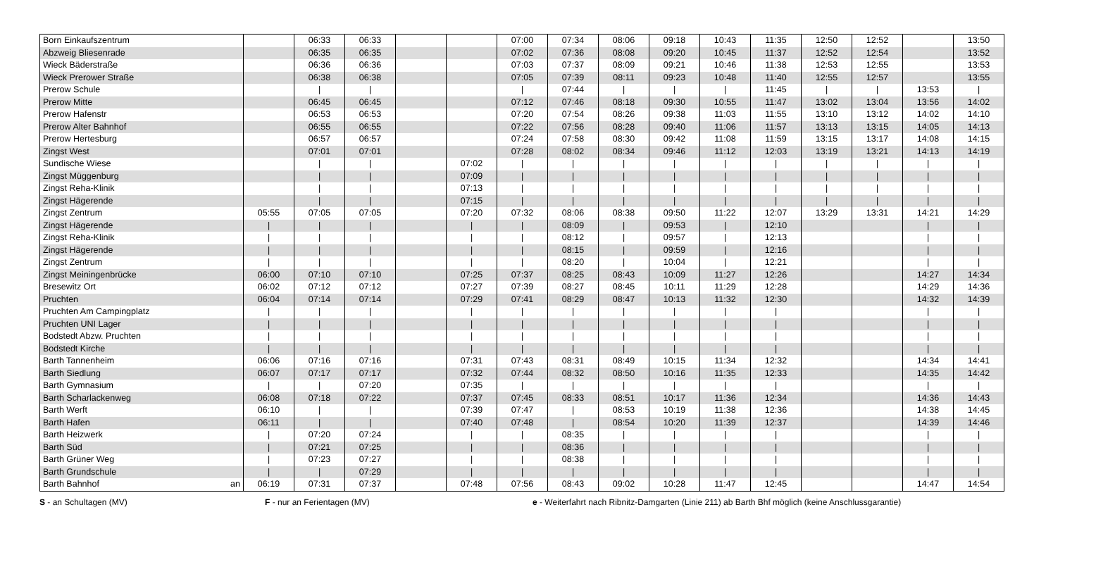| Born Einkaufszentrum | | 06:33 | 06:33 | | | 07:00 | 07:34 | 08:06 | 09:18 | 10:43 | 11:35 | 12:50 | 12:52 | | 13:50 |
| Abzweig Bliesenrade | | 06:35 | 06:35 | | | 07:02 | 07:36 | 08:08 | 09:20 | 10:45 | 11:37 | 12:52 | 12:54 | | 13:52 |
| Wieck Bäderstraße | | 06:36 | 06:36 | | | 07:03 | 07:37 | 08:09 | 09:21 | 10:46 | 11:38 | 12:53 | 12:55 | | 13:53 |
| Wieck Prerower Straße | | 06:38 | 06:38 | | | 07:05 | 07:39 | 08:11 | 09:23 | 10:48 | 11:40 | 12:55 | 12:57 | | 13:55 |
| Prerow Schule | | / | / | | | / | 07:44 | / | / | / | 11:45 | / | / | 13:53 | / |
| Prerow Mitte | | 06:45 | 06:45 | | | 07:12 | 07:46 | 08:18 | 09:30 | 10:55 | 11:47 | 13:02 | 13:04 | 13:56 | 14:02 |
| Prerow Hafenstr | | 06:53 | 06:53 | | | 07:20 | 07:54 | 08:26 | 09:38 | 11:03 | 11:55 | 13:10 | 13:12 | 14:02 | 14:10 |
| Prerow Alter Bahnhof | | 06:55 | 06:55 | | | 07:22 | 07:56 | 08:28 | 09:40 | 11:06 | 11:57 | 13:13 | 13:15 | 14:05 | 14:13 |
| Prerow Hertesburg | | 06:57 | 06:57 | | | 07:24 | 07:58 | 08:30 | 09:42 | 11:08 | 11:59 | 13:15 | 13:17 | 14:08 | 14:15 |
| Zingst West | | 07:01 | 07:01 | | | 07:28 | 08:02 | 08:34 | 09:46 | 11:12 | 12:03 | 13:19 | 13:21 | 14:13 | 14:19 |
| Sundische Wiese | | / | / | | 07:02 | / | / | / | / | / | / | / | / | / | / |
| Zingst Müggenburg | | / | / | | 07:09 | / | / | / | / | / | / | / | / | / | / |
| Zingst Reha-Klinik | | / | / | | 07:13 | / | / | / | / | / | / | / | / | / | / |
| Zingst Hägerende | | / | / | | 07:15 | / | / | / | / | / | / | / | / | / | / |
| Zingst Zentrum | 05:55 | 07:05 | 07:05 | | 07:20 | 07:32 | 08:06 | 08:38 | 09:50 | 11:22 | 12:07 | 13:29 | 13:31 | 14:21 | 14:29 |
| Zingst Hägerende | / | / | / | | / | / | 08:09 | / | 09:53 | / | 12:10 | | | / | / |
| Zingst Reha-Klinik | / | / | / | | / | / | 08:12 | / | 09:57 | / | 12:13 | | | / | / |
| Zingst Hägerende | / | / | / | | / | / | 08:15 | / | 09:59 | / | 12:16 | | | / | / |
| Zingst Zentrum | / | / | / | | / | / | 08:20 | / | 10:04 | / | 12:21 | | | / | / |
| Zingst Meiningenbrücke | 06:00 | 07:10 | 07:10 | | 07:25 | 07:37 | 08:25 | 08:43 | 10:09 | 11:27 | 12:26 | | | 14:27 | 14:34 |
| Bresewitz Ort | 06:02 | 07:12 | 07:12 | | 07:27 | 07:39 | 08:27 | 08:45 | 10:11 | 11:29 | 12:28 | | | 14:29 | 14:36 |
| Pruchten | 06:04 | 07:14 | 07:14 | | 07:29 | 07:41 | 08:29 | 08:47 | 10:13 | 11:32 | 12:30 | | | 14:32 | 14:39 |
| Pruchten Am Campingplatz | / | / | / | | / | / | / | / | / | / | / | | | / | / |
| Pruchten UNI Lager | / | / | / | | / | / | / | / | / | / | / | | | / | / |
| Bodstedt Abzw. Pruchten | / | / | / | | / | / | / | / | / | / | / | | | / | / |
| Bodstedt Kirche | / | / | / | | / | / | / | / | / | / | / | | | / | / |
| Barth Tannenheim | 06:06 | 07:16 | 07:16 | | 07:31 | 07:43 | 08:31 | 08:49 | 10:15 | 11:34 | 12:32 | | | 14:34 | 14:41 |
| Barth Siedlung | 06:07 | 07:17 | 07:17 | | 07:32 | 07:44 | 08:32 | 08:50 | 10:16 | 11:35 | 12:33 | | | 14:35 | 14:42 |
| Barth Gymnasium | / | / | 07:20 | | 07:35 | / | / | / | / | / | / | | | / | / |
| Barth Scharlackenweg | 06:08 | 07:18 | 07:22 | | 07:37 | 07:45 | 08:33 | 08:51 | 10:17 | 11:36 | 12:34 | | | 14:36 | 14:43 |
| Barth Werft | 06:10 | / | / | | 07:39 | 07:47 | / | 08:53 | 10:19 | 11:38 | 12:36 | | | 14:38 | 14:45 |
| Barth Hafen | 06:11 | / | / | | 07:40 | 07:48 | / | 08:54 | 10:20 | 11:39 | 12:37 | | | 14:39 | 14:46 |
| Barth Heizwerk | / | 07:20 | 07:24 | | / | / | 08:35 | / | / | / | / | | | / | / |
| Barth Süd | / | 07:21 | 07:25 | | / | / | 08:36 | / | / | / | / | | | / | / |
| Barth Grüner Weg | / | 07:23 | 07:27 | | / | / | 08:38 | / | / | / | / | | | / | / |
| Barth Grundschule | / | / | 07:29 | | / | / | / | / | / | / | / | | | / | / |
| Barth Bahnhof an | 06:19 | 07:31 | 07:37 | | 07:48 | 07:56 | 08:43 | 09:02 | 10:28 | 11:47 | 12:45 | | | 14:47 | 14:54 |
S - an Schultagen (MV) F - nur an Ferientagen (MV) e - Weiterfahrt nach Ribnitz-Damgarten (Linie 211) ab Barth Bhf möglich (keine Anschlussgarantie)